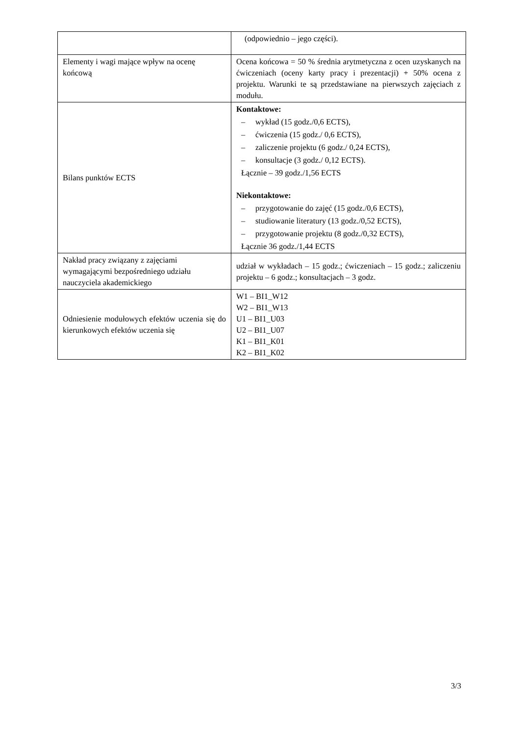| | (odpowiednio – jego części). |
| Elementy i wagi mające wpływ na ocenę końcową | Ocena końcowa = 50 % średnia arytmetyczna z ocen uzyskanych na ćwiczeniach (oceny karty pracy i prezentacji) + 50% ocena z projektu. Warunki te są przedstawiane na pierwszych zajęciach z modułu. |
| Bilans punktów ECTS | Kontaktowe: – wykład (15 godz./0,6 ECTS), – ćwiczenia (15 godz./ 0,6 ECTS), – zaliczenie projektu (6 godz./ 0,24 ECTS), – konsultacje (3 godz./ 0,12 ECTS). Łącznie – 39 godz./1,56 ECTS Niekontaktowe: – przygotowanie do zajęć (15 godz./0,6 ECTS), – studiowanie literatury (13 godz./0,52 ECTS), – przygotowanie projektu (8 godz./0,32 ECTS), Łącznie 36 godz./1,44 ECTS |
| Nakład pracy związany z zajęciami wymagającymi bezpośredniego udziału nauczyciela akademickiego | udział w wykładach – 15 godz.; ćwiczeniach – 15 godz.; zaliczeniu projektu – 6 godz.; konsultacjach – 3 godz. |
| Odniesienie modułowych efektów uczenia się do kierunkowych efektów uczenia się | W1 – BI1_W12 W2 – BI1_W13 U1 – BI1_U03 U2 – BI1_U07 K1 – BI1_K01 K2 – BI1_K02 |
3/3